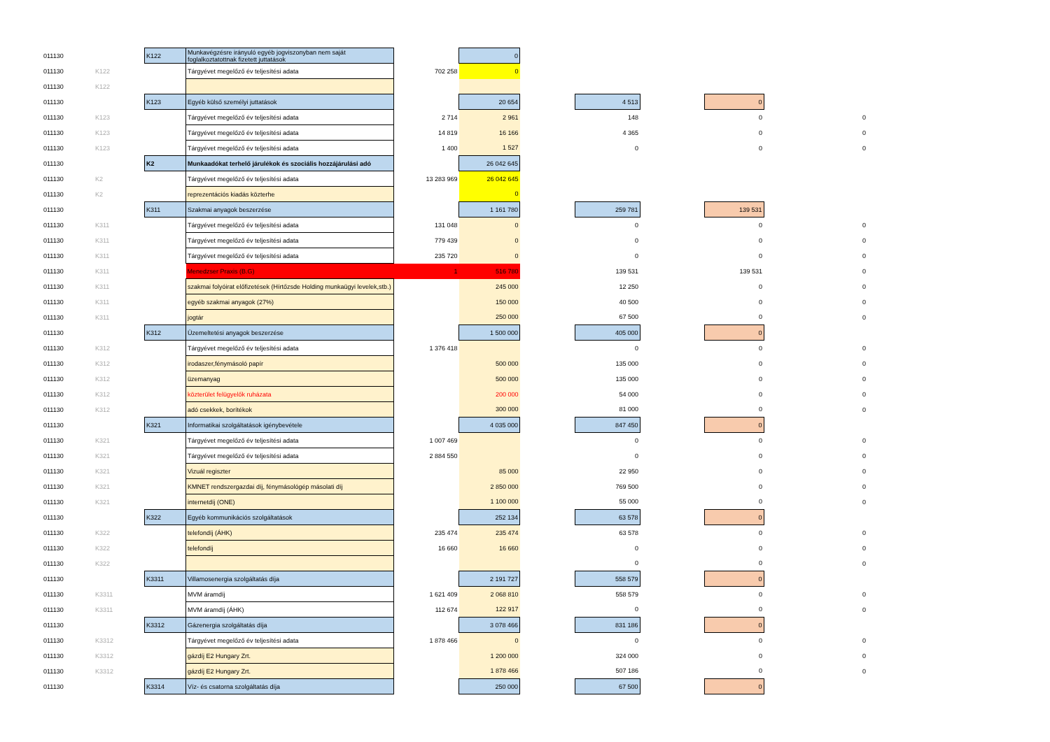| 011130 | | K122 | Munkavégzésre irányuló egyéb jogviszonyban nem saját foglalkoztatottnak fizetett juttatások | | 0 | | | | | | |
| 011130 | K122 | | Tárgyévet megelőző év teljesítési adata | 702 258 | 0 | | | | | | |
| 011130 | K122 | | | | | | | | | | |
| 011130 | | K123 | Egyéb külső személyi juttatások | | 20 654 | | 4 513 | | 0 | | |
| 011130 | K123 | | Tárgyévet megelőző év teljesítési adata | 2 714 | 2 961 | | 148 | | 0 | | 0 |
| 011130 | K123 | | Tárgyévet megelőző év teljesítési adata | 14 819 | 16 166 | | 4 365 | | 0 | | 0 |
| 011130 | K123 | | Tárgyévet megelőző év teljesítési adata | 1 400 | 1 527 | | 0 | | 0 | | 0 |
| 011130 | | K2 | Munkaadókat terhelő járulékok és szociális hozzájárulási adó | | 26 042 645 | | | | | | |
| 011130 | K2 | | Tárgyévet megelőző év teljesítési adata | 13 283 969 | 26 042 645 | | | | | | |
| 011130 | K2 | | reprezentációs kiadás közterhe | | 0 | | | | | | |
| 011130 | | K311 | Szakmai anyagok beszerzése | | 1 161 780 | | 259 781 | | 139 531 | | |
| 011130 | K311 | | Tárgyévet megelőző év teljesítési adata | 131 048 | 0 | | 0 | | 0 | | 0 |
| 011130 | K311 | | Tárgyévet megelőző év teljesítési adata | 779 439 | 0 | | 0 | | 0 | | 0 |
| 011130 | K311 | | Tárgyévet megelőző év teljesítési adata | 235 720 | 0 | | 0 | | 0 | | 0 |
| 011130 | K311 | | Menedzser Praxis (B.G) | 1 | 516 780 | | 139 531 | | 139 531 | | 0 |
| 011130 | K311 | | szakmai folyóirat előfizetések (Hírtőzsde Holding munkaügyi levelek,stb.) | | 245 000 | | 12 250 | | 0 | | 0 |
| 011130 | K311 | | egyéb szakmai anyagok (27%) | | 150 000 | | 40 500 | | 0 | | 0 |
| 011130 | K311 | | jogtár | | 250 000 | | 67 500 | | 0 | | 0 |
| 011130 | | K312 | Üzemeltetési anyagok beszerzése | | 1 500 000 | | 405 000 | | 0 | | |
| 011130 | K312 | | Tárgyévet megelőző év teljesítési adata | 1 376 418 | | | 0 | | 0 | | 0 |
| 011130 | K312 | | irodaszer,fénymásoló papír | | 500 000 | | 135 000 | | 0 | | 0 |
| 011130 | K312 | | üzemanyag | | 500 000 | | 135 000 | | 0 | | 0 |
| 011130 | K312 | | közterület felügyelők ruházata | | 200 000 | | 54 000 | | 0 | | 0 |
| 011130 | K312 | | adó csekkek, borítékok | | 300 000 | | 81 000 | | 0 | | 0 |
| 011130 | | K321 | Informatikai szolgáltatások igénybevétele | | 4 035 000 | | 847 450 | | 0 | | |
| 011130 | K321 | | Tárgyévet megelőző év teljesítési adata | 1 007 469 | | | 0 | | 0 | | 0 |
| 011130 | K321 | | Tárgyévet megelőző év teljesítési adata | 2 884 550 | | | 0 | | 0 | | 0 |
| 011130 | K321 | | Vizuál regiszter | | 85 000 | | 22 950 | | 0 | | 0 |
| 011130 | K321 | | KMNET rendszergazdai díj, fénymásológép másolati díj | | 2 850 000 | | 769 500 | | 0 | | 0 |
| 011130 | K321 | | internetdíj (ONE) | | 1 100 000 | | 55 000 | | 0 | | 0 |
| 011130 | | K322 | Egyéb kommunikációs szolgáltatások | | 252 134 | | 63 578 | | 0 | | |
| 011130 | K322 | | telefondíj (ÁHK) | 235 474 | 235 474 | | 63 578 | | 0 | | 0 |
| 011130 | K322 | | telefondíj | 16 660 | 16 660 | | 0 | | 0 | | 0 |
| 011130 | K322 | | | | | | 0 | | 0 | | 0 |
| 011130 | | K3311 | Villamosenergia szolgáltatás díja | | 2 191 727 | | 558 579 | | 0 | | |
| 011130 | K3311 | | MVM áramdíj | 1 621 409 | 2 068 810 | | 558 579 | | 0 | | 0 |
| 011130 | K3311 | | MVM áramdíj (ÁHK) | 112 674 | 122 917 | | 0 | | 0 | | 0 |
| 011130 | | K3312 | Gázenergia szolgáltatás díja | | 3 078 466 | | 831 186 | | 0 | | |
| 011130 | K3312 | | Tárgyévet megelőző év teljesítési adata | 1 878 466 | 0 | | 0 | | 0 | | 0 |
| 011130 | K3312 | | gázdíj E2 Hungary Zrt. | | 1 200 000 | | 324 000 | | 0 | | 0 |
| 011130 | K3312 | | gázdíj E2 Hungary Zrt. | | 1 878 466 | | 507 186 | | 0 | | 0 |
| 011130 | | K3314 | Víz- és csatorna szolgáltatás díja | | 250 000 | | 67 500 | | 0 | | |